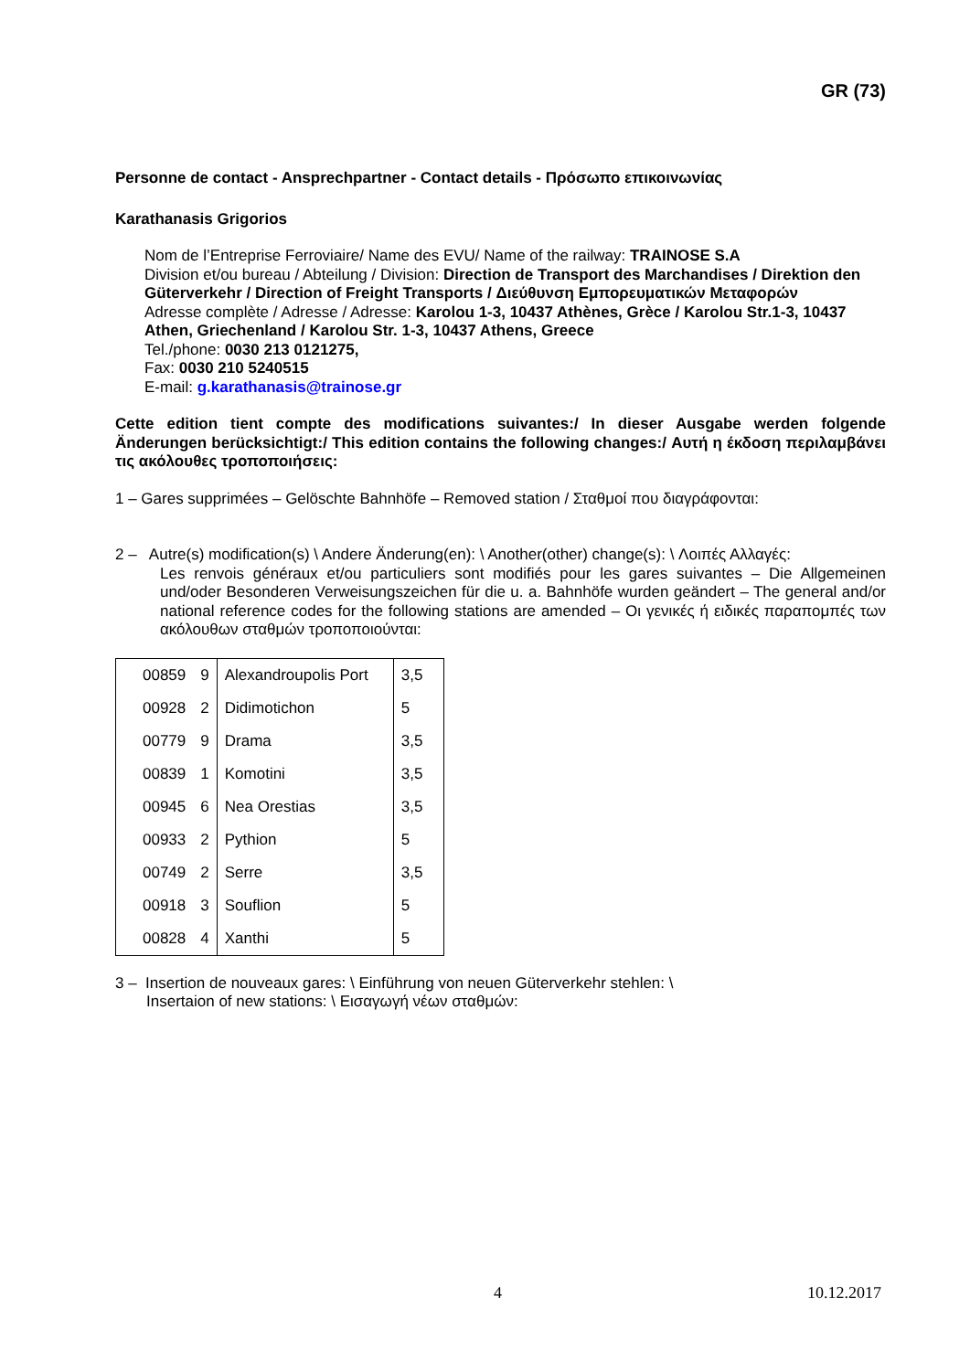GR (73)
Personne de contact - Ansprechpartner - Contact details - Πρόσωπο επικοινωνίας
Karathanasis Grigorios
Nom de l’Entreprise Ferroviaire/ Name des EVU/ Name of the railway: TRAINOSE S.A
Division et/ou bureau / Abteilung / Division: Direction de Transport des Marchandises / Direktion den Güterverkehr / Direction of Freight Transports / Διεύθυνση Εμπορευματικών Μεταφορών
Adresse complète / Adresse / Adresse: Karolou 1-3, 10437 Athènes, Grèce / Karolou Str.1-3, 10437 Athen, Griechenland / Karolou Str. 1-3, 10437 Athens, Greece
Tel./phone: 0030 213 0121275,
Fax: 0030 210 5240515
E-mail: g.karathanasis@trainose.gr
Cette edition tient compte des modifications suivantes:/ In dieser Ausgabe werden folgende Änderungen berücksichtigt:/ This edition contains the following changes:/ Αυτή η έκδοση περιλαμβάνει τις ακόλουθες τροποποιήσεις:
1 – Gares supprimées – Gelöschte Bahnhöfe – Removed station / Σταθμοί που διαγράφονται:
2 – Autre(s) modification(s) \ Andere Änderung(en): \ Another(other) change(s): \ Λοιπές Αλλαγές:
Les renvois généraux et/ou particuliers sont modifiés pour les gares suivantes – Die Allgemeinen und/oder Besonderen Verweisungszeichen für die u. a. Bahnhöfe wurden geändert – The general and/or national reference codes for the following stations are amended – Οι γενικές ή ειδικές παραπομπές των ακόλουθων σταθμών τροποποιούνται:
| 00859 | 9 | Alexandroupolis Port | 3,5 |
| 00928 | 2 | Didimotichon | 5 |
| 00779 | 9 | Drama | 3,5 |
| 00839 | 1 | Komotini | 3,5 |
| 00945 | 6 | Nea Orestias | 3,5 |
| 00933 | 2 | Pythion | 5 |
| 00749 | 2 | Serre | 3,5 |
| 00918 | 3 | Souflion | 5 |
| 00828 | 4 | Xanthi | 5 |
3 – Insertion de nouveaux gares: \ Einführung von neuen Güterverkehr stehlen: \
Insertaion of new stations: \ Εισαγωγή νέων σταθμών:
4 10.12.2017